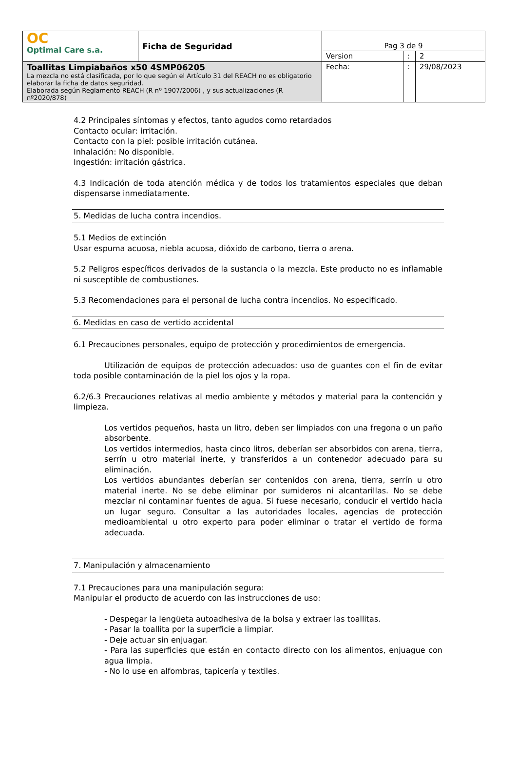| OC Optimal Care s.a. | Ficha de Seguridad | Pag 3 de 9 | | |
| | | Version | : | 2 |
| Toallitas Limpiabaños x50 4SMP06205 La mezcla no está clasificada, por lo que según el Artículo 31 del REACH no es obligatorio elaborar la ficha de datos seguridad. Elaborada según Reglamento REACH (R nº 1907/2006) , y sus actualizaciones (R nº2020/878) | | Fecha: | : | 29/08/2023 |
4.2 Principales síntomas y efectos, tanto agudos como retardados
Contacto ocular: irritación.
Contacto con la piel: posible irritación cutánea.
Inhalación: No disponible.
Ingestión: irritación gástrica.
4.3 Indicación de toda atención médica y de todos los tratamientos especiales que deban dispensarse inmediatamente.
5. Medidas de lucha contra incendios.
5.1 Medios de extinción
Usar espuma acuosa, niebla acuosa, dióxido de carbono, tierra o arena.
5.2 Peligros específicos derivados de la sustancia o la mezcla. Este producto no es inflamable ni susceptible de combustiones.
5.3 Recomendaciones para el personal de lucha contra incendios. No especificado.
6. Medidas en caso de vertido accidental
6.1 Precauciones personales, equipo de protección y procedimientos de emergencia.
Utilización de equipos de protección adecuados: uso de guantes con el fin de evitar toda posible contaminación de la piel los ojos y la ropa.
6.2/6.3 Precauciones relativas al medio ambiente y métodos y material para la contención y limpieza.
Los vertidos pequeños, hasta un litro, deben ser limpiados con una fregona o un paño absorbente.
Los vertidos intermedios, hasta cinco litros, deberían ser absorbidos con arena, tierra, serrín u otro material inerte, y transferidos a un contenedor adecuado para su eliminación.
Los vertidos abundantes deberían ser contenidos con arena, tierra, serrín u otro material inerte. No se debe eliminar por sumideros ni alcantarillas. No se debe mezclar ni contaminar fuentes de agua. Si fuese necesario, conducir el vertido hacia un lugar seguro. Consultar a las autoridades locales, agencias de protección medioambiental u otro experto para poder eliminar o tratar el vertido de forma adecuada.
7. Manipulación y almacenamiento
7.1 Precauciones para una manipulación segura:
Manipular el producto de acuerdo con las instrucciones de uso:
- Despegar la lengüeta autoadhesiva de la bolsa y extraer las toallitas.
- Pasar la toallita por la superficie a limpiar.
- Deje actuar sin enjuagar.
- Para las superficies que están en contacto directo con los alimentos, enjuague con agua limpia.
- No lo use en alfombras, tapicería y textiles.